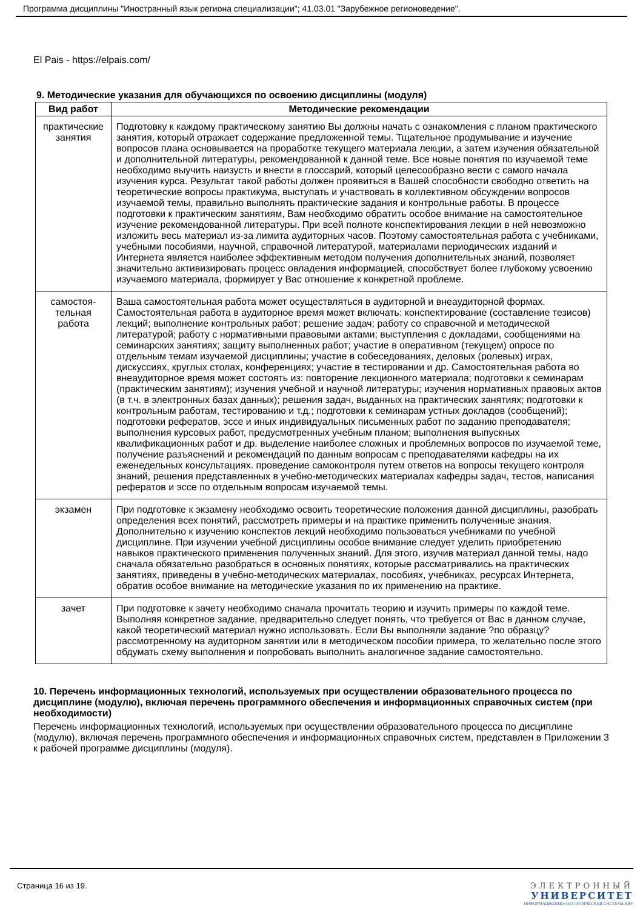Программа дисциплины "Иностранный язык региона специализации"; 41.03.01 "Зарубежное регионоведение".
El Pais - https://elpais.com/
9. Методические указания для обучающихся по освоению дисциплины (модуля)
| Вид работ | Методические рекомендации |
| --- | --- |
| практические занятия | Подготовку к каждому практическому занятию Вы должны начать с ознакомления с планом практического занятия, который отражает содержание предложенной темы. Тщательное продумывание и изучение вопросов плана основывается на проработке текущего материала лекции, а затем изучения обязательной и дополнительной литературы, рекомендованной к данной теме. Все новые понятия по изучаемой теме необходимо выучить наизусть и внести в глоссарий, который целесообразно вести с самого начала изучения курса. Результат такой работы должен проявиться в Вашей способности свободно ответить на теоретические вопросы практикума, выступать и участвовать в коллективном обсуждении вопросов изучаемой темы, правильно выполнять практические задания и контрольные работы. В процессе подготовки к практическим занятиям, Вам необходимо обратить особое внимание на самостоятельное изучение рекомендованной литературы. При всей полноте конспектирования лекции в ней невозможно изложить весь материал из-за лимита аудиторных часов. Поэтому самостоятельная работа с учебниками, учебными пособиями, научной, справочной литературой, материалами периодических изданий и Интернета является наиболее эффективным методом получения дополнительных знаний, позволяет значительно активизировать процесс овладения информацией, способствует более глубокому усвоению изучаемого материала, формирует у Вас отношение к конкретной проблеме. |
| самостоя- тельная работа | Ваша самостоятельная работа может осуществляться в аудиторной и внеаудиторной формах. Самостоятельная работа в аудиторное время может включать: конспектирование (составление тезисов) лекций; выполнение контрольных работ; решение задач; работу со справочной и методической литературой; работу с нормативными правовыми актами; выступления с докладами, сообщениями на семинарских занятиях; защиту выполненных работ; участие в оперативном (текущем) опросе по отдельным темам изучаемой дисциплины; участие в собеседованиях, деловых (ролевых) играх, дискуссиях, круглых столах, конференциях; участие в тестировании и др. Самостоятельная работа во внеаудиторное время может состоять из: повторение лекционного материала; подготовки к семинарам (практическим занятиям); изучения учебной и научной литературы; изучения нормативных правовых актов (в т.ч. в электронных базах данных); решения задач, выданных на практических занятиях; подготовки к контрольным работам, тестированию и т.д.; подготовки к семинарам устных докладов (сообщений); подготовки рефератов, эссе и иных индивидуальных письменных работ по заданию преподавателя; выполнения курсовых работ, предусмотренных учебным планом; выполнения выпускных квалификационных работ и др. выделение наиболее сложных и проблемных вопросов по изучаемой теме, получение разъяснений и рекомендаций по данным вопросам с преподавателями кафедры на их еженедельных консультациях. проведение самоконтроля путем ответов на вопросы текущего контроля знаний, решения представленных в учебно-методических материалах кафедры задач, тестов, написания рефератов и эссе по отдельным вопросам изучаемой темы. |
| экзамен | При подготовке к экзамену необходимо освоить теоретические положения данной дисциплины, разобрать определения всех понятий, рассмотреть примеры и на практике применить полученные знания. Дополнительно к изучению конспектов лекций необходимо пользоваться учебниками по учебной дисциплине. При изучении учебной дисциплины особое внимание следует уделить приобретению навыков практического применения полученных знаний. Для этого, изучив материал данной темы, надо сначала обязательно разобраться в основных понятиях, которые рассматривались на практических занятиях, приведены в учебно-методических материалах, пособиях, учебниках, ресурсах Интернета, обратив особое внимание на методические указания по их применению на практике. |
| зачет | При подготовке к зачету необходимо сначала прочитать теорию и изучить примеры по каждой теме. Выполняя конкретное задание, предварительно следует понять, что требуется от Вас в данном случае, какой теоретический материал нужно использовать. Если Вы выполняли задание ?по образцу? рассмотренному на аудиторном занятии или в методическом пособии примера, то желательно после этого обдумать схему выполнения и попробовать выполнить аналогичное задание самостоятельно. |
10. Перечень информационных технологий, используемых при осуществлении образовательного процесса по дисциплине (модулю), включая перечень программного обеспечения и информационных справочных систем (при необходимости)
Перечень информационных технологий, используемых при осуществлении образовательного процесса по дисциплине (модулю), включая перечень программного обеспечения и информационных справочных систем, представлен в Приложении 3 к рабочей программе дисциплины (модуля).
Страница 16 из 19. ЭЛЕКТРОННЫЙ
УНИВЕРСИТЕТ
ИНФОРМАЦИОННО-АНАЛИТИЧЕСКАЯ СИСТЕМА КФУ